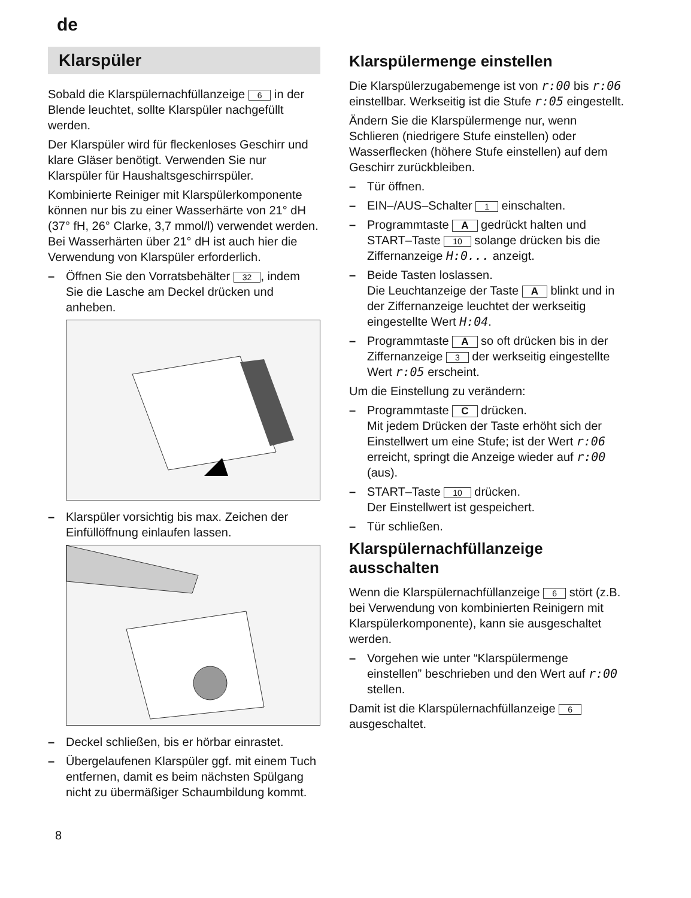de
Klarspüler
Sobald die Klarspülernachfüllanzeige 6 in der Blende leuchtet, sollte Klarspüler nachgefüllt werden.
Der Klarspüler wird für fleckenloses Geschirr und klare Gläser benötigt. Verwenden Sie nur Klarspüler für Haushaltsgeschirrspüler.
Kombinierte Reiniger mit Klarspülerkomponente können nur bis zu einer Wasserhärte von 21° dH (37° fH, 26° Clarke, 3,7 mmol/l) verwendet werden. Bei Wasserhärten über 21° dH ist auch hier die Verwendung von Klarspüler erforderlich.
– Öffnen Sie den Vorratsbehälter 32, indem Sie die Lasche am Deckel drücken und anheben.
– Klarspüler vorsichtig bis max. Zeichen der Einfüllöffnung einlaufen lassen.
– Deckel schließen, bis er hörbar einrastet.
– Übergelaufenen Klarspüler ggf. mit einem Tuch entfernen, damit es beim nächsten Spülgang nicht zu übermäßiger Schaumbildung kommt.
Klarspülermenge einstellen
Die Klarspülerzugabemenge ist von r:00 bis r:06 einstellbar. Werkseitig ist die Stufe r:05 eingestellt.
Ändern Sie die Klarspülermenge nur, wenn Schlieren (niedrigere Stufe einstellen) oder Wasserflecken (höhere Stufe einstellen) auf dem Geschirr zurückbleiben.
– Tür öffnen.
– EIN–/AUS–Schalter 1 einschalten.
– Programmtaste A gedrückt halten und START–Taste 10 solange drücken bis die Ziffernanzeige H:0... anzeigt.
– Beide Tasten loslassen.
Die Leuchtanzeige der Taste A blinkt und in der Ziffernanzeige leuchtet der werkseitig eingestellte Wert H:04.
– Programmtaste A so oft drücken bis in der Ziffernanzeige 3 der werkseitig eingestellte Wert r:05 erscheint.
Um die Einstellung zu verändern:
– Programmtaste C drücken.
Mit jedem Drücken der Taste erhöht sich der Einstellwert um eine Stufe; ist der Wert r:06 erreicht, springt die Anzeige wieder auf r:00 (aus).
– START–Taste 10 drücken.
Der Einstellwert ist gespeichert.
– Tür schließen.
Klarspülernachfüllanzeige ausschalten
Wenn die Klarspülernachfüllanzeige 6 stört (z.B. bei Verwendung von kombinierten Reinigern mit Klarspülerkomponente), kann sie ausgeschaltet werden.
– Vorgehen wie unter “Klarspülermenge einstellen” beschrieben und den Wert auf r:00 stellen.
Damit ist die Klarspülernachfüllanzeige 6 ausgeschaltet.
8